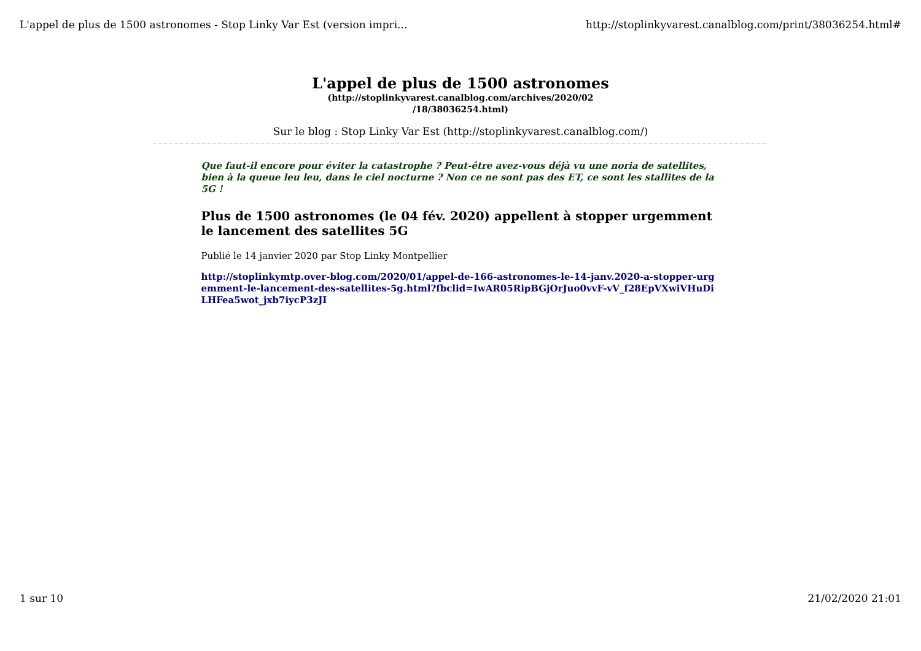L'appel de plus de 1500 astronomes - Stop Linky Var Est (version impri... http://stoplinkyvarest.canalblog.com/print/38036254.html#
L'appel de plus de 1500 astronomes
(http://stoplinkyvarest.canalblog.com/archives/2020/02 /18/38036254.html)
Sur le blog : Stop Linky Var Est (http://stoplinkyvarest.canalblog.com/)
Que faut-il encore pour éviter la catastrophe ? Peut-être avez-vous déjà vu une noria de satellites, bien à la queue leu leu, dans le ciel nocturne ? Non ce ne sont pas des ET, ce sont les stallites de la 5G !
Plus de 1500 astronomes (le 04 fév. 2020) appellent à stopper urgemment le lancement des satellites 5G
Publié le 14 janvier 2020 par Stop Linky Montpellier
http://stoplinkymtp.over-blog.com/2020/01/appel-de-166-astronomes-le-14-janv.2020-a-stopper-urgemment-le-lancement-des-satellites-5g.html?fbclid=IwAR05RipBGjOrJuo0vvF-vV_f28EpVXwiVHuDiLHFea5wot_jxb7iycP3zJI
1 sur 10 21/02/2020 21:01